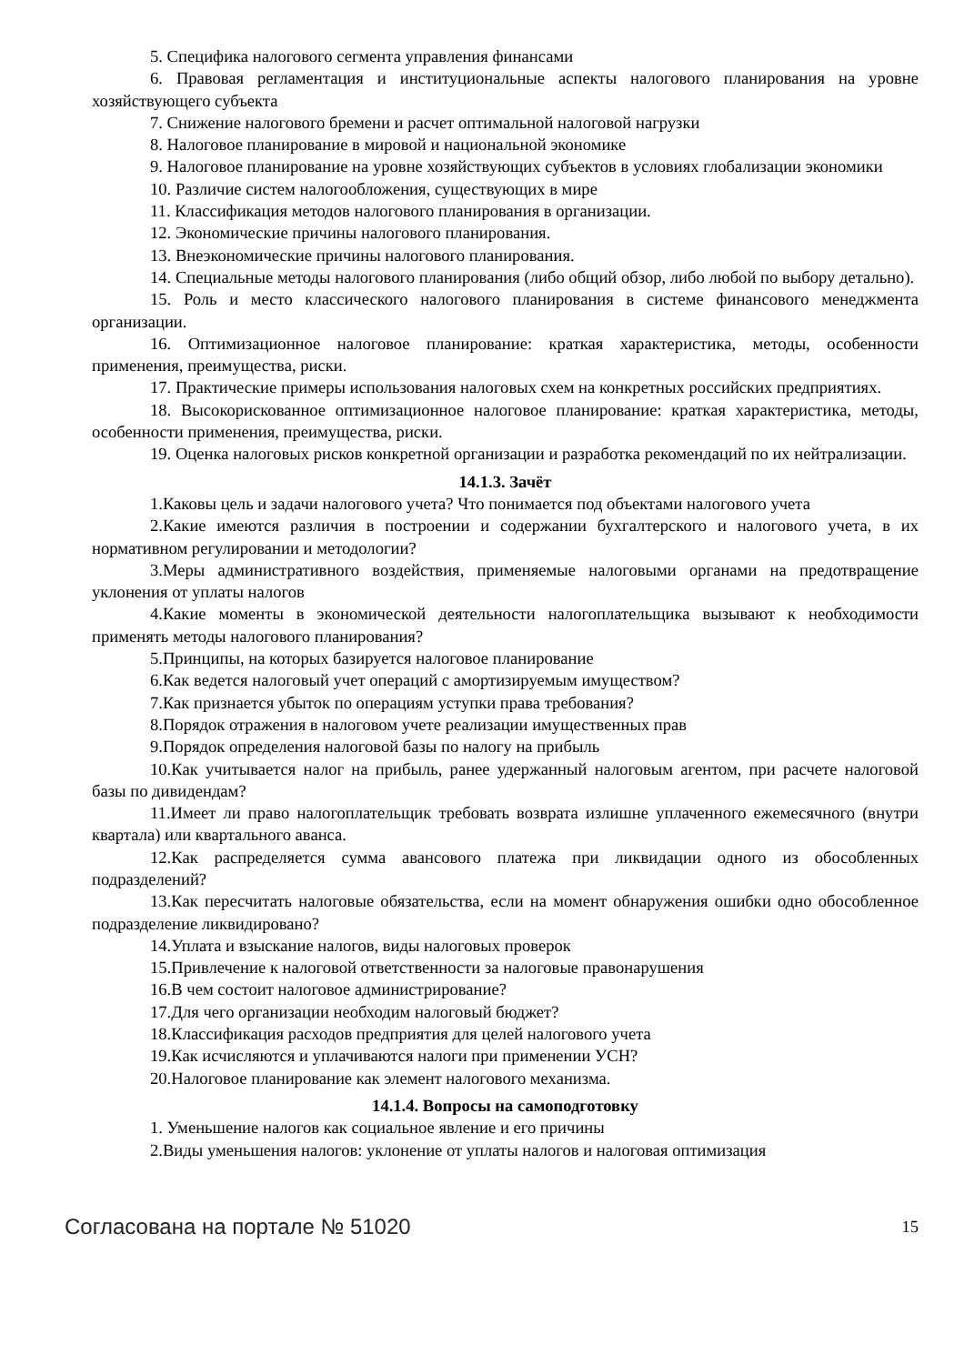5. Специфика налогового сегмента управления финансами
6. Правовая регламентация и институциональные аспекты налогового планирования на уровне хозяйствующего субъекта
7. Снижение налогового бремени и расчет оптимальной налоговой нагрузки
8. Налоговое планирование в мировой и национальной экономике
9. Налоговое планирование на уровне хозяйствующих субъектов в условиях глобализации экономики
10. Различие систем налогообложения, существующих в мире
11. Классификация методов налогового планирования в организации.
12. Экономические причины налогового планирования.
13. Внеэкономические причины налогового планирования.
14. Специальные методы налогового планирования (либо общий обзор, либо любой по выбору детально).
15. Роль и место классического налогового планирования в системе финансового менеджмента организации.
16. Оптимизационное налоговое планирование: краткая характеристика, методы, особенности применения, преимущества, риски.
17. Практические примеры использования налоговых схем на конкретных российских предприятиях.
18. Высокорискованное оптимизационное налоговое планирование: краткая характеристика, методы, особенности применения, преимущества, риски.
19. Оценка налоговых рисков конкретной организации и разработка рекомендаций по их нейтрализации.
14.1.3. Зачёт
1.Каковы цель и задачи налогового учета? Что понимается под объектами налогового учета
2.Какие имеются различия в построении и содержании бухгалтерского и налогового учета, в их нормативном регулировании и методологии?
3.Меры административного воздействия, применяемые налоговыми органами на предотвращение уклонения от уплаты налогов
4.Какие моменты в экономической деятельности налогоплательщика вызывают к необходимости применять методы налогового планирования?
5.Принципы, на которых базируется налоговое планирование
6.Как ведется налоговый учет операций с амортизируемым имуществом?
7.Как признается убыток по операциям уступки права требования?
8.Порядок отражения в налоговом учете реализации имущественных прав
9.Порядок определения налоговой базы по налогу на прибыль
10.Как учитывается налог на прибыль, ранее удержанный налоговым агентом, при расчете налоговой базы по дивидендам?
11.Имеет ли право налогоплательщик требовать возврата излишне уплаченного ежемесячного (внутри квартала) или квартального аванса.
12.Как распределяется сумма авансового платежа при ликвидации одного из обособленных подразделений?
13.Как пересчитать налоговые обязательства, если на момент обнаружения ошибки одно обособленное подразделение ликвидировано?
14.Уплата и взыскание налогов, виды налоговых проверок
15.Привлечение к налоговой ответственности за налоговые правонарушения
16.В чем состоит налоговое администрирование?
17.Для чего организации необходим налоговый бюджет?
18.Классификация расходов предприятия для целей налогового учета
19.Как исчисляются и уплачиваются налоги при применении УСН?
20.Налоговое планирование как элемент налогового механизма.
14.1.4. Вопросы на самоподготовку
1. Уменьшение налогов как социальное явление и его причины
2.Виды уменьшения налогов: уклонение от уплаты налогов и налоговая оптимизация
Согласована на портале № 51020 15